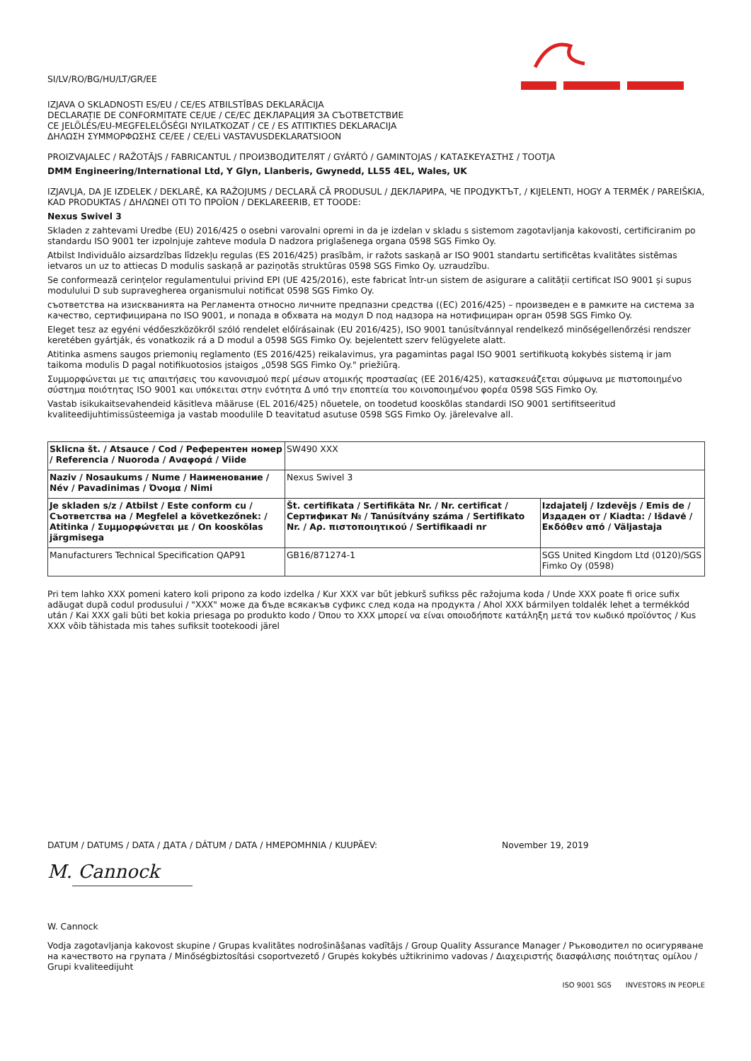SI/LV/RO/BG/HU/LT/GR/EE
IZJAVA O SKLADNOSTI ES/EU / CE/ES ATBILSTĪBAS DEKLARĀCIJA
DECLARAȚIE DE CONFORMITATE CE/UE / CE/ЕС ДЕКЛАРАЦИЯ ЗА СЪОТВЕТСТВИЕ
CE JELÖLÉS/EU-MEGFELELŐSÉGI NYILATKOZAT / CE / ES ATITIKTIES DEKLARACIJA
ΔΗΛΩΣΗ ΣΥΜΜΟΡΦΩΣΗΣ CE/EE / CE/ELi VASTAVUSDEKLARATSIOON
PROIZVAJALEC / RAŽOTĀJS / FABRICANTUL / ПРОИЗВОДИТЕЛЯТ / GYÁRTÓ / GAMINTOJAS / ΚΑΤΑΣΚΕΥΑΣΤΗΣ / TOOTJA
DMM Engineering/International Ltd, Y Glyn, Llanberis, Gwynedd, LL55 4EL, Wales, UK
IZJAVLJA, DA JE IZDELEK / DEKLARĒ, KA RAŽOJUMS / DECLARĂ CĂ PRODUSUL / ДЕКЛАРИРА, ЧЕ ПРОДУКТЪТ, / KIJELENTI, HOGY A TERMÉK / PAREIŠKIA, KAD PRODUKTAS / ΔΗΛΩΝΕΙ ΟΤΙ ΤΟ ΠΡΟΪΟΝ / DEKLAREERIB, ET TOODE:
Nexus Swivel 3
Skladen z zahtevami Uredbe (EU) 2016/425 o osebni varovalni opremi in da je izdelan v skladu s sistemom zagotavljanja kakovosti, certificiranim po standardu ISO 9001 ter izpolnjuje zahteve modula D nadzora priglašenega organa 0598 SGS Fimko Oy.
Atbilst Individuālo aizsardzības līdzekļu regulas (ES 2016/425) prasībām, ir ražots saskaņā ar ISO 9001 standartu sertificētas kvalitātes sistēmas ietvaros un uz to attiecas D modulis saskaņā ar paziņotās struktūras 0598 SGS Fimko Oy. uzraudzību.
Se conformează cerințelor regulamentului privind EPI (UE 425/2016), este fabricat într-un sistem de asigurare a calității certificat ISO 9001 și supus modulului D sub supravegherea organismului notificat 0598 SGS Fimko Oy.
съответства на изискванията на Регламента относно личните предпазни средства ((ЕС) 2016/425) – произведен е в рамките на системa за качество, сертифицирана по ISO 9001, и попада в обхвата на модул D под надзора на нотифициран орган 0598 SGS Fimko Oy.
Eleget tesz az egyéni védőeszközökről szóló rendelet előírásainak (EU 2016/425), ISO 9001 tanúsítvánnyal rendelkező minőségellenőrzési rendszer keretében gyártják, és vonatkozik rá a D modul a 0598 SGS Fimko Oy. bejelentett szerv felügyelete alatt.
Atitinka asmens saugos priemonių reglamento (ES 2016/425) reikalavimus, yra pagamintas pagal ISO 9001 sertifikuotą kokybės sistemą ir jam taikoma modulis D pagal notifikuotosios įstaigos „0598 SGS Fimko Oy." priežiūrą.
Συμμορφώνεται με τις απαιτήσεις του κανονισμού περί μέσων ατομικής προστασίας (ΕΕ 2016/425), κατασκευάζεται σύμφωνα με πιστοποιημένο σύστημα ποιότητας ISO 9001 και υπόκειται στην ενότητα Δ υπό την εποπτεία του κοινοποιημένου φορέα 0598 SGS Fimko Oy.
Vastab isikukaitsevahendeid käsitleva määruse (EL 2016/425) nõuetele, on toodetud kooskõlas standardi ISO 9001 sertifitseeritud kvaliteedijuhtimissüsteemiga ja vastab moodulile D teavitatud asutuse 0598 SGS Fimko Oy. järelevalve all.
| Sklicna št. / Atsauce / Cod / Референтен номер / Referencia / Nuoroda / Αναφορά / Viide | SW490 XXX | |
| Naziv / Nosaukums / Nume / Наименование / Név / Pavadinimas / Όνομα / Nimi | Nexus Swivel 3 | |
| Je skladen s/z / Atbilst / Este conform cu / Съответства на / Megfelel a következőnek: / Atitinka / Συμμορφώνεται με / On kooskõlas järgmisega | Št. certifikata / Sertifikāta Nr. / Nr. certificat / Сертификат № / Tanúsítvány száma / Sertifikato Nr. / Αρ. πιστοποιητικού / Sertifikaadi nr | Izdajatelj / Izdevējs / Emis de / Издаден от / Kiadta: / Išdavė / Εκδόθεν από / Väljastaja |
| Manufacturers Technical Specification QAP91 | GB16/871274-1 | SGS United Kingdom Ltd (0120)/SGS Fimko Oy (0598) |
Pri tem lahko XXX pomeni katero koli pripono za kodo izdelka / Kur XXX var būt jebkurš sufikss pēc ražojuma koda / Unde XXX poate fi orice sufix adăugat după codul produsului / "XXX" може да бъде всякакъв суфикс след кода на продукта / Ahol XXX bármilyen toldalék lehet a termékkód után / Kai XXX gali būti bet kokia priesaga po produkto kodo / Όπου το XXX μπορεί να είναι οποιοδήποτε κατάληξη μετά τον κωδικό προϊόντος / Kus XXX võib tähistada mis tahes sufiksit tootekoodi järel
DATUM / DATUMS / DATA / ДАТА / DÁTUM / DATA / ΗΜΕΡΟΜΗΝΙΑ / KUUPÄEV: November 19, 2019
M. Cannock
W. Cannock
Vodja zagotavljanja kakovost skupine / Grupas kvalitātes nodrošināšanas vadītājs / Group Quality Assurance Manager / Ръководител по осигуряване на качеството на групата / Minőségbiztosítási csoportvezető / Grupės kokybės užtikrinimo vadovas / Διαχειριστής διασφάλισης ποιότητας ομίλου / Grupi kvaliteedijuht
ISO 9001 SGS INVESTORS IN PEOPLE